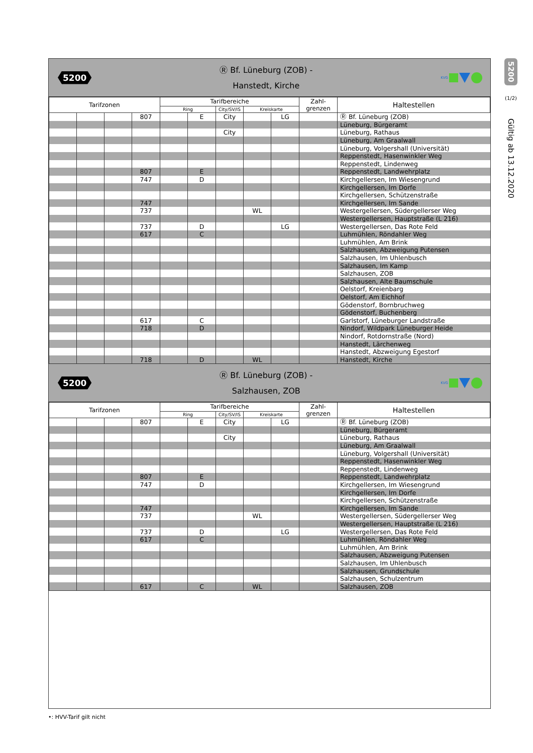5200
Ⓡ Bf. Lüneburg (ZOB) -
Hanstedt, Kirche
KVG
| Tarifzonen | | | | Tarifbereiche | | | | | Zahl- grenzen | Haltestellen |
| --- | --- | --- | --- | --- | --- | --- | --- | --- | --- | --- |
| | | | | Ring | | City/SV/IS | Kreiskarte | | | |
| | | | 807 | | E | City | | LG | | Ⓡ Bf. Lüneburg (ZOB) |
| | | | | | | | | | | Lüneburg, Bürgeramt |
| | | | | | | City | | | | Lüneburg, Rathaus |
| | | | | | | | | | | Lüneburg, Am Graalwall |
| | | | | | | | | | | Lüneburg, Volgershall (Universität) |
| | | | | | | | | | | Reppenstedt, Hasenwinkler Weg |
| | | | | | | | | | | Reppenstedt, Lindenweg |
| | | | 807 | | E | | | | | Reppenstedt, Landwehrplatz |
| | | | 747 | | D | | | | | Kirchgellersen, Im Wiesengrund |
| | | | | | | | | | | Kirchgellersen, Im Dorfe |
| | | | | | | | | | | Kirchgellersen, Schützenstraße |
| | | | 747 | | | | | | | Kirchgellersen, Im Sande |
| | | | 737 | | | | WL | | | Westergellersen, Südergellerser Weg |
| | | | | | | | | | | Westergellersen, Hauptstraße (L 216) |
| | | | 737 | | D | | | LG | | Westergellersen, Das Rote Feld |
| | | | 617 | | C | | | | | Luhmühlen, Röndahler Weg |
| | | | | | | | | | | Luhmühlen, Am Brink |
| | | | | | | | | | | Salzhausen, Abzweigung Putensen |
| | | | | | | | | | | Salzhausen, Im Uhlenbusch |
| | | | | | | | | | | Salzhausen, Im Kamp |
| | | | | | | | | | | Salzhausen, ZOB |
| | | | | | | | | | | Salzhausen, Alte Baumschule |
| | | | | | | | | | | Oelstorf, Kreienbarg |
| | | | | | | | | | | Oelstorf, Am Eichhof |
| | | | | | | | | | | Gödenstorf, Bornbruchweg |
| | | | | | | | | | | Gödenstorf, Buchenberg |
| | | | 617 | | C | | | | | Garlstorf, Lüneburger Landstraße |
| | | | 718 | | D | | | | | Nindorf, Wildpark Lüneburger Heide |
| | | | | | | | | | | Nindorf, Rotdornstraße (Nord) |
| | | | | | | | | | | Hanstedt, Lärchenweg |
| | | | | | | | | | | Hanstedt, Abzweigung Egestorf |
| | | | 718 | | D | | WL | | | Hanstedt, Kirche |
5200
Ⓡ Bf. Lüneburg (ZOB) -
Salzhausen, ZOB
KVG
| Tarifzonen | | | | Tarifbereiche | | | | | Zahl- grenzen | Haltestellen |
| --- | --- | --- | --- | --- | --- | --- | --- | --- | --- | --- |
| | | | | Ring | | City/SV/IS | Kreiskarte | | | |
| | | | 807 | | E | City | | LG | | Ⓡ Bf. Lüneburg (ZOB) |
| | | | | | | | | | | Lüneburg, Bürgeramt |
| | | | | | | City | | | | Lüneburg, Rathaus |
| | | | | | | | | | | Lüneburg, Am Graalwall |
| | | | | | | | | | | Lüneburg, Volgershall (Universität) |
| | | | | | | | | | | Reppenstedt, Hasenwinkler Weg |
| | | | | | | | | | | Reppenstedt, Lindenweg |
| | | | 807 | | E | | | | | Reppenstedt, Landwehrplatz |
| | | | 747 | | D | | | | | Kirchgellersen, Im Wiesengrund |
| | | | | | | | | | | Kirchgellersen, Im Dorfe |
| | | | | | | | | | | Kirchgellersen, Schützenstraße |
| | | | 747 | | | | | | | Kirchgellersen, Im Sande |
| | | | 737 | | | | WL | | | Westergellersen, Südergellerser Weg |
| | | | | | | | | | | Westergellersen, Hauptstraße (L 216) |
| | | | 737 | | D | | | LG | | Westergellersen, Das Rote Feld |
| | | | 617 | | C | | | | | Luhmühlen, Röndahler Weg |
| | | | | | | | | | | Luhmühlen, Am Brink |
| | | | | | | | | | | Salzhausen, Abzweigung Putensen |
| | | | | | | | | | | Salzhausen, Im Uhlenbusch |
| | | | | | | | | | | Salzhausen, Grundschule |
| | | | | | | | | | | Salzhausen, Schulzentrum |
| | | | 617 | | C | | WL | | | Salzhausen, ZOB |
5200
(1/2)
Gültig ab 13.12.2020
•: HVV-Tarif gilt nicht